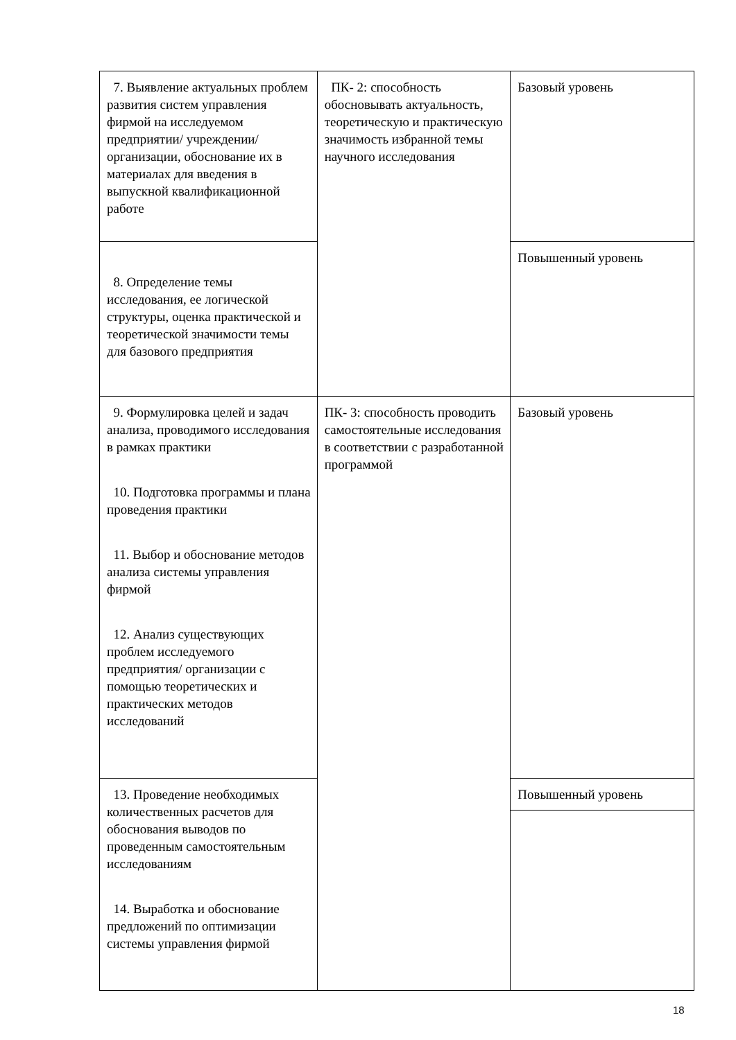| 7. Выявление актуальных проблем развития систем управления фирмой на исследуемом предприятии/ учреждении/ организации, обоснование их в материалах для введения в выпускной квалификационной работе | ПК- 2: способность обосновывать актуальность, теоретическую и практическую значимость избранной темы научного исследования | Базовый уровень |
| 8. Определение темы исследования, ее логической структуры, оценка практической и теоретической значимости темы для базового предприятия | | Повышенный уровень |
| 9. Формулировка целей и задач анализа, проводимого исследования в рамках практики 10. Подготовка программы и плана проведения практики 11. Выбор и обоснование методов анализа системы управления фирмой 12. Анализ существующих проблем исследуемого предприятия/ организации с помощью теоретических и практических методов исследований | ПК- 3: способность проводить самостоятельные исследования в соответствии с разработанной программой | Базовый уровень |
| 13. Проведение необходимых количественных расчетов для обоснования выводов по проведенным самостоятельным исследованиям 14. Выработка и обоснование предложений по оптимизации системы управления фирмой | | Повышенный уровень |
18